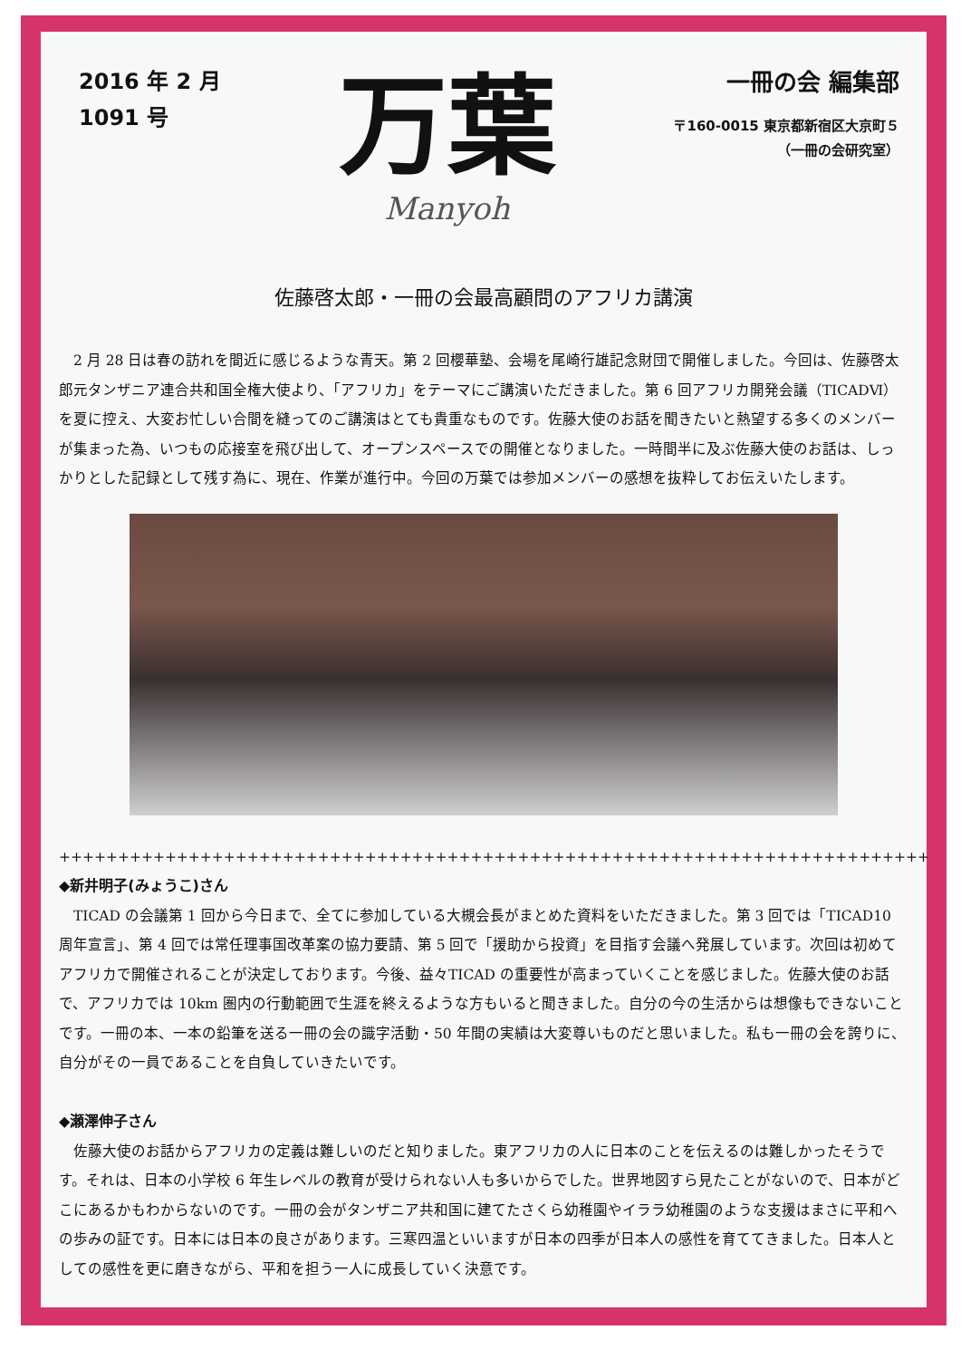2016 年 2 月
1091 号
万葉
Manyoh
一冊の会 編集部
〒160-0015 東京都新宿区大京町５
（一冊の会研究室）
佐藤啓太郎・一冊の会最高顧問のアフリカ講演
　2 月 28 日は春の訪れを間近に感じるような青天。第 2 回櫻華塾、会場を尾崎行雄記念財団で開催しました。今回は、佐藤啓太郎元タンザニア連合共和国全権大使より、「アフリカ」をテーマにご講演いただきました。第 6 回アフリカ開発会議（TICADⅥ）を夏に控え、大変お忙しい合間を縫ってのご講演はとても貴重なものです。佐藤大使のお話を聞きたいと熱望する多くのメンバーが集まった為、いつもの応接室を飛び出して、オープンスペースでの開催となりました。一時間半に及ぶ佐藤大使のお話は、しっかりとした記録として残す為に、現在、作業が進行中。今回の万葉では参加メンバーの感想を抜粋してお伝えいたします。
++++++++++++++++++++++++++++++++++++++++++++++++++++++++++++++++++++++++++
◆新井明子(みょうこ)さん
　TICAD の会議第 1 回から今日まで、全てに参加している大槻会長がまとめた資料をいただきました。第 3 回では「TICAD10 周年宣言」、第 4 回では常任理事国改革案の協力要請、第 5 回で「援助から投資」を目指す会議へ発展しています。次回は初めてアフリカで開催されることが決定しております。今後、益々TICAD の重要性が高まっていくことを感じました。佐藤大使のお話で、アフリカでは 10km 圏内の行動範囲で生涯を終えるような方もいると聞きました。自分の今の生活からは想像もできないことです。一冊の本、一本の鉛筆を送る一冊の会の識字活動・50 年間の実績は大変尊いものだと思いました。私も一冊の会を誇りに、自分がその一員であることを自負していきたいです。
◆瀬澤伸子さん
　佐藤大使のお話からアフリカの定義は難しいのだと知りました。東アフリカの人に日本のことを伝えるのは難しかったそうです。それは、日本の小学校 6 年生レベルの教育が受けられない人も多いからでした。世界地図すら見たことがないので、日本がどこにあるかもわからないのです。一冊の会がタンザニア共和国に建てたさくら幼稚園やイララ幼稚園のような支援はまさに平和への歩みの証です。日本には日本の良さがあります。三寒四温といいますが日本の四季が日本人の感性を育ててきました。日本人としての感性を更に磨きながら、平和を担う一人に成長していく決意です。